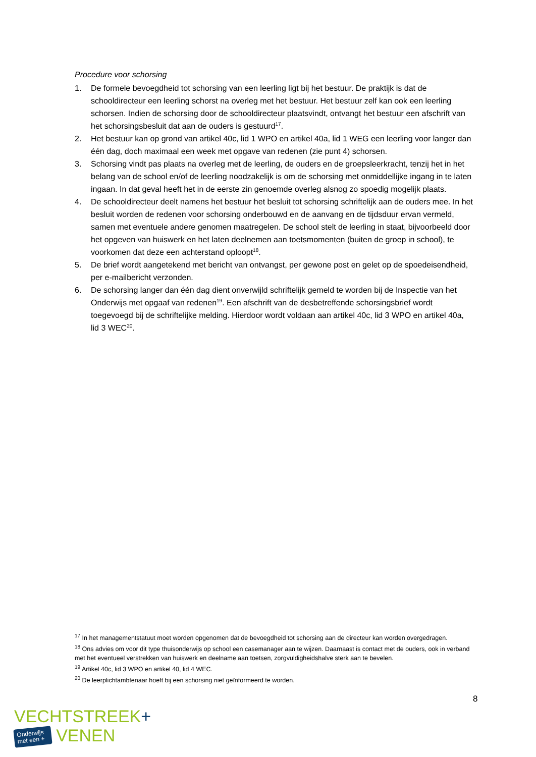Procedure voor schorsing
1. De formele bevoegdheid tot schorsing van een leerling ligt bij het bestuur. De praktijk is dat de schooldirecteur een leerling schorst na overleg met het bestuur. Het bestuur zelf kan ook een leerling schorsen. Indien de schorsing door de schooldirecteur plaatsvindt, ontvangt het bestuur een afschrift van het schorsingsbesluit dat aan de ouders is gestuurd<sup>17</sup>.
2. Het bestuur kan op grond van artikel 40c, lid 1 WPO en artikel 40a, lid 1 WEG een leerling voor langer dan één dag, doch maximaal een week met opgave van redenen (zie punt 4) schorsen.
3. Schorsing vindt pas plaats na overleg met de leerling, de ouders en de groepsleerkracht, tenzij het in het belang van de school en/of de leerling noodzakelijk is om de schorsing met onmiddellijke ingang in te laten ingaan. In dat geval heeft het in de eerste zin genoemde overleg alsnog zo spoedig mogelijk plaats.
4. De schooldirecteur deelt namens het bestuur het besluit tot schorsing schriftelijk aan de ouders mee. In het besluit worden de redenen voor schorsing onderbouwd en de aanvang en de tijdsduur ervan vermeld, samen met eventuele andere genomen maatregelen. De school stelt de leerling in staat, bijvoorbeeld door het opgeven van huiswerk en het laten deelnemen aan toetsmomenten (buiten de groep in school), te voorkomen dat deze een achterstand oploopt<sup>18</sup>.
5. De brief wordt aangetekend met bericht van ontvangst, per gewone post en gelet op de spoedeisendheid, per e-mailbericht verzonden.
6. De schorsing langer dan één dag dient onverwijld schriftelijk gemeld te worden bij de Inspectie van het Onderwijs met opgaaf van redenen<sup>19</sup>. Een afschrift van de desbetreffende schorsingsbrief wordt toegevoegd bij de schriftelijke melding. Hierdoor wordt voldaan aan artikel 40c, lid 3 WPO en artikel 40a, lid 3 WEC<sup>20</sup>.
<sup>17</sup> In het managementstatuut moet worden opgenomen dat de bevoegdheid tot schorsing aan de directeur kan worden overgedragen.
<sup>18</sup> Ons advies om voor dit type thuisonderwijs op school een casemanager aan te wijzen. Daarnaast is contact met de ouders, ook in verband met het eventueel verstrekken van huiswerk en deelname aan toetsen, zorgvuldigheidshalve sterk aan te bevelen.
<sup>19</sup> Artikel 40c, lid 3 WPO en artikel 40, lid 4 WEC.
<sup>20</sup> De leerplichtambtenaar hoeft bij een schorsing niet geïnformeerd te worden.
8
VECHTSTREEK+
Onderwijs
met een + VENEN